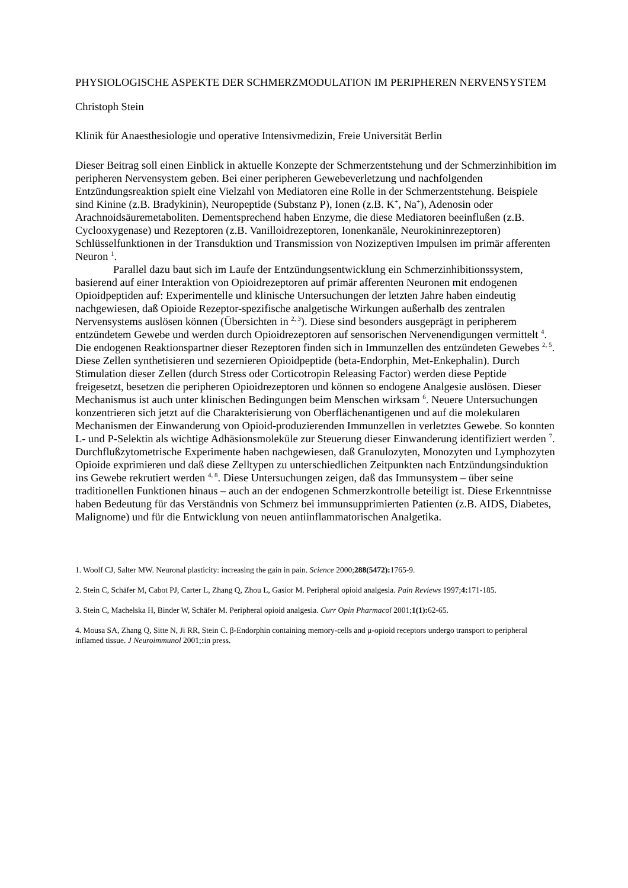PHYSIOLOGISCHE ASPEKTE DER SCHMERZMODULATION IM PERIPHEREN NERVENSYSTEM
Christoph Stein
Klinik für Anaesthesiologie und operative Intensivmedizin, Freie Universität Berlin
Dieser Beitrag soll einen Einblick in aktuelle Konzepte der Schmerzentstehung und der Schmerzinhibition im peripheren Nervensystem geben. Bei einer peripheren Gewebeverletzung und nachfolgenden Entzündungsreaktion spielt eine Vielzahl von Mediatoren eine Rolle in der Schmerzentstehung. Beispiele sind Kinine (z.B. Bradykinin), Neuropeptide (Substanz P), Ionen (z.B. K<sup>+</sup>, Na<sup>+</sup>), Adenosin oder Arachnoidsäuremetaboliten. Dementsprechend haben Enzyme, die diese Mediatoren beeinflußen (z.B. Cyclooxygenase) und Rezeptoren (z.B. Vanilloidrezeptoren, Ionenkanäle, Neurokininrezeptoren) Schlüsselfunktionen in der Transduktion und Transmission von Nozizeptiven Impulsen im primär afferenten Neuron <sup>1</sup>.
Parallel dazu baut sich im Laufe der Entzündungsentwicklung ein Schmerzinhibitionssystem, basierend auf einer Interaktion von Opioidrezeptoren auf primär afferenten Neuronen mit endogenen Opioidpeptiden auf: Experimentelle und klinische Untersuchungen der letzten Jahre haben eindeutig nachgewiesen, daß Opioide Rezeptor-spezifische analgetische Wirkungen außerhalb des zentralen Nervensystems auslösen können (Übersichten in <sup>2, 3</sup>). Diese sind besonders ausgeprägt in peripherem entzündetem Gewebe und werden durch Opioidrezeptoren auf sensorischen Nervenendigungen vermittelt <sup>4</sup>. Die endogenen Reaktionspartner dieser Rezeptoren finden sich in Immunzellen des entzündeten Gewebes <sup>2, 5</sup>. Diese Zellen synthetisieren und sezernieren Opioidpeptide (beta-Endorphin, Met-Enkephalin). Durch Stimulation dieser Zellen (durch Stress oder Corticotropin Releasing Factor) werden diese Peptide freigesetzt, besetzen die peripheren Opioidrezeptoren und können so endogene Analgesie auslösen. Dieser Mechanismus ist auch unter klinischen Bedingungen beim Menschen wirksam <sup>6</sup>. Neuere Untersuchungen konzentrieren sich jetzt auf die Charakterisierung von Oberflächenantigenen und auf die molekularen Mechanismen der Einwanderung von Opioid-produzierenden Immunzellen in verletztes Gewebe. So konnten L- und P-Selektin als wichtige Adhäsionsmoleküle zur Steuerung dieser Einwanderung identifiziert werden <sup>7</sup>. Durchflußzytometrische Experimente haben nachgewiesen, daß Granulozyten, Monozyten und Lymphozyten Opioide exprimieren und daß diese Zelltypen zu unterschiedlichen Zeitpunkten nach Entzündungsinduktion ins Gewebe rekrutiert werden <sup>4, 8</sup>. Diese Untersuchungen zeigen, daß das Immunsystem – über seine traditionellen Funktionen hinaus – auch an der endogenen Schmerzkontrolle beteiligt ist. Diese Erkenntnisse haben Bedeutung für das Verständnis von Schmerz bei immunsupprimierten Patienten (z.B. AIDS, Diabetes, Malignome) und für die Entwicklung von neuen antiinflammatorischen Analgetika.
1. Woolf CJ, Salter MW. Neuronal plasticity: increasing the gain in pain. Science 2000;288(5472): 1765-9.
2. Stein C, Schäfer M, Cabot PJ, Carter L, Zhang Q, Zhou L, Gasior M. Peripheral opioid analgesia. Pain Reviews 1997;4: 171-185.
3. Stein C, Machelska H, Binder W, Schäfer M. Peripheral opioid analgesia. Curr Opin Pharmacol 2001;1(1): 62-65.
4. Mousa SA, Zhang Q, Sitte N, Ji RR, Stein C. β-Endorphin containing memory-cells and μ-opioid receptors undergo transport to peripheral inflamed tissue. J Neuroimmunol 2001;: in press.